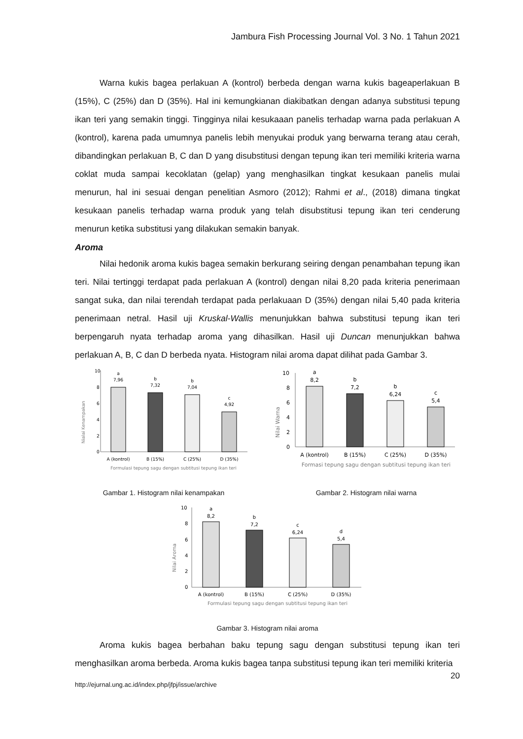Jambura Fish Processing Journal Vol. 3 No. 1 Tahun 2021
Warna kukis bagea perlakuan A (kontrol) berbeda dengan warna kukis bageaperlakuan B (15%), C (25%) dan D (35%). Hal ini kemungkianan diakibatkan dengan adanya substitusi tepung ikan teri yang semakin tinggi. Tingginya nilai kesukaaan panelis terhadap warna pada perlakuan A (kontrol), karena pada umumnya panelis lebih menyukai produk yang berwarna terang atau cerah, dibandingkan perlakuan B, C dan D yang disubstitusi dengan tepung ikan teri memiliki kriteria warna coklat muda sampai kecoklatan (gelap) yang menghasilkan tingkat kesukaan panelis mulai menurun, hal ini sesuai dengan penelitian Asmoro (2012); Rahmi et al., (2018) dimana tingkat kesukaan panelis terhadap warna produk yang telah disubstitusi tepung ikan teri cenderung menurun ketika substitusi yang dilakukan semakin banyak.
Aroma
Nilai hedonik aroma kukis bagea semakin berkurang seiring dengan penambahan tepung ikan teri. Nilai tertinggi terdapat pada perlakuan A (kontrol) dengan nilai 8,20 pada kriteria penerimaan sangat suka, dan nilai terendah terdapat pada perlakuaan D (35%) dengan nilai 5,40 pada kriteria penerimaan netral. Hasil uji Kruskal-Wallis menunjukkan bahwa substitusi tepung ikan teri berpengaruh nyata terhadap aroma yang dihasilkan. Hasil uji Duncan menunjukkan bahwa perlakuan A, B, C dan D berbeda nyata. Histogram nilai aroma dapat dilihat pada Gambar 3.
Nialai Kenampakan
10
8
6
4
2
0
a
7,96
b
7,32
b
7,04
c
4,92
A (kontrol)
B (15%)
C (25%)
D (35%)
Formulasi tepung sagu dengan subtitusi tepung ikan teri
Gambar 1. Histogram nilai kenampakan
Nilai Warna
10
8
6
4
2
0
a
8,2
b
7,2
b
6,24
c
5,4
A (kontrol)
B (15%)
C (25%)
D (35%)
Formasi tepung sagu dengan subtitusi tepung ikan teri
Gambar 2. Histogram nilai warna
Nilai Aroma
10
8
6
4
2
0
a
8,2
b
7,2
c
6,24
d
5,4
A (kontrol)
B (15%)
C (25%)
D (35%)
Formulasi tepung sagu dengan subtitusi tepung ikan teri
Gambar 3. Histogram nilai aroma
Aroma kukis bagea berbahan baku tepung sagu dengan substitusi tepung ikan teri menghasilkan aroma berbeda. Aroma kukis bagea tanpa substitusi tepung ikan teri memiliki kriteria
20
http://ejurnal.ung.ac.id/index.php/jfpj/issue/archive